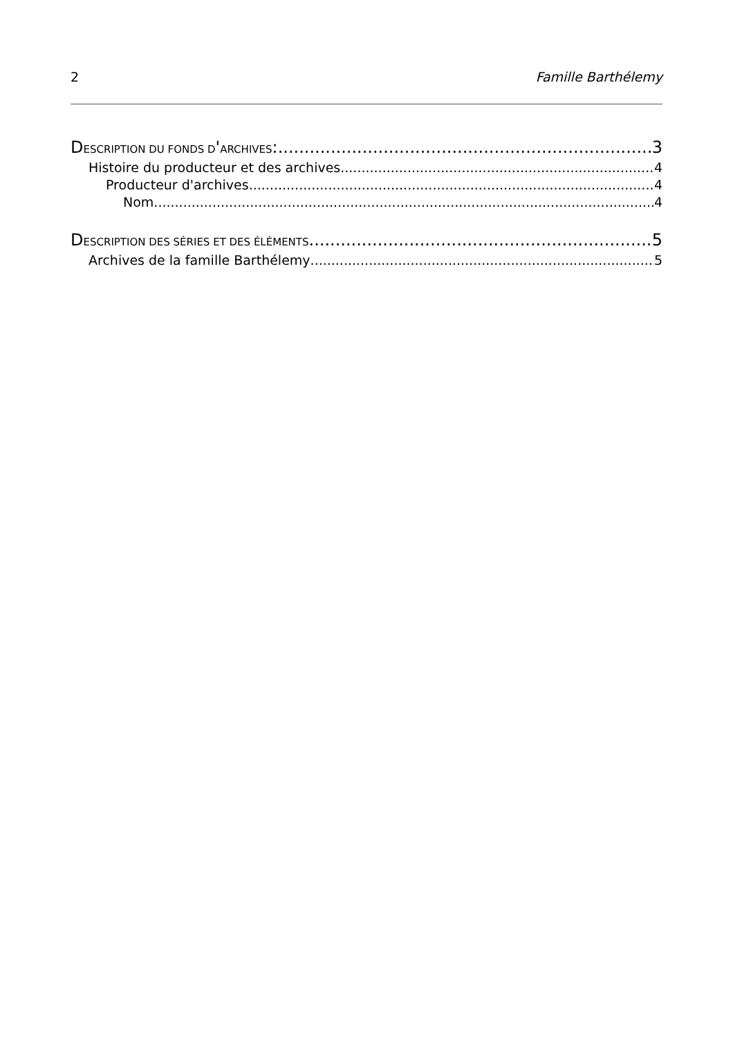2 Famille Barthélemy
DESCRIPTION DU FONDS D'ARCHIVES: 3
Histoire du producteur et des archives 4
Producteur d'archives 4
Nom 4
DESCRIPTION DES SÉRIES ET DES ÉLÉMENTS 5
Archives de la famille Barthélemy 5